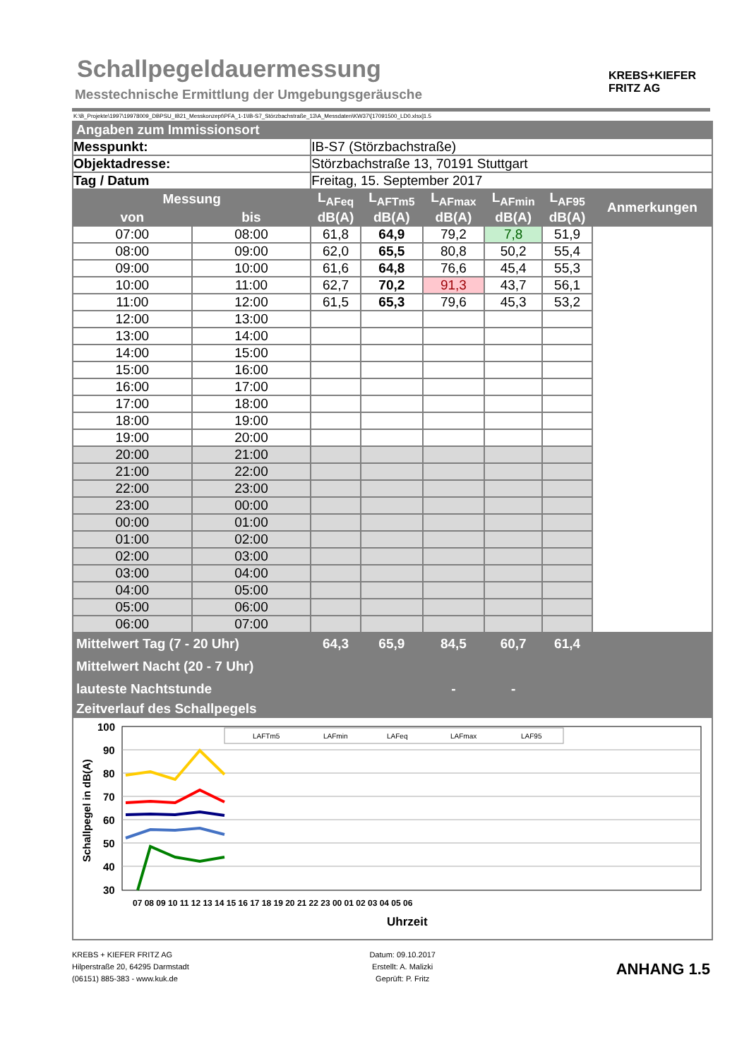Schallpegeldauermessung
Messtechnische Ermittlung der Umgebungsgeräusche
KREBS+KIEFER
FRITZ AG
K:\B_Projekte\1997\19978009_DBPSU_IB21_Messkonzept\PFA_1-1\IB-S7_Störzbachstraße_13\A_Messdaten\KW37\[17091500_LD0.xlsx]1.5
| Angaben zum Immissionsort | | | | | | | |
| Messpunkt: | | IB-S7 (Störzbachstraße) | | | | | |
| Objektadresse: | | Störzbachstraße 13, 70191 Stuttgart | | | | | |
| Tag / Datum | | Freitag, 15. September 2017 | | | | | |
| Messung | | L<sub>AFeq</sub> | L<sub>AFTm5</sub> | L<sub>AFmax</sub> | L<sub>AFmin</sub> | L<sub>AF95</sub> | Anmerkungen |
| von | bis | dB(A) | dB(A) | dB(A) | dB(A) | dB(A) | |
| 07:00 | 08:00 | 61,8 | 64,9 | 79,2 | 7,8 | 51,9 | |
| 08:00 | 09:00 | 62,0 | 65,5 | 80,8 | 50,2 | 55,4 | |
| 09:00 | 10:00 | 61,6 | 64,8 | 76,6 | 45,4 | 55,3 | |
| 10:00 | 11:00 | 62,7 | 70,2 | 91,3 | 43,7 | 56,1 | |
| 11:00 | 12:00 | 61,5 | 65,3 | 79,6 | 45,3 | 53,2 | |
| 12:00 | 13:00 | | | | | | |
| 13:00 | 14:00 | | | | | | |
| 14:00 | 15:00 | | | | | | |
| 15:00 | 16:00 | | | | | | |
| 16:00 | 17:00 | | | | | | |
| 17:00 | 18:00 | | | | | | |
| 18:00 | 19:00 | | | | | | |
| 19:00 | 20:00 | | | | | | |
| 20:00 | 21:00 | | | | | | |
| 21:00 | 22:00 | | | | | | |
| 22:00 | 23:00 | | | | | | |
| 23:00 | 00:00 | | | | | | |
| 00:00 | 01:00 | | | | | | |
| 01:00 | 02:00 | | | | | | |
| 02:00 | 03:00 | | | | | | |
| 03:00 | 04:00 | | | | | | |
| 04:00 | 05:00 | | | | | | |
| 05:00 | 06:00 | | | | | | |
| 06:00 | 07:00 | | | | | | |
| Mittelwert Tag (7 - 20 Uhr) | | 64,3 | 65,9 | 84,5 | 60,7 | 61,4 | |
| Mittelwert Nacht (20 - 7 Uhr) | | | | | | | |
| lauteste Nachtstunde | | | | - | - | | |
| Zeitverlauf des Schallpegels | | | | | | | |
| Schallpegel in dB(A) 100 90 80 70 60 50 40 30 LAFTm5 LAFmin LAFeq LAFmax LAF95 07 08 09 10 11 12 13 14 15 16 17 18 19 20 21 22 23 00 01 02 03 04 05 06 Uhrzeit | | | | | | | |
KREBS + KIEFER FRITZ AG
Hilperstraße 20, 64295 Darmstadt
(06151) 885-383 - www.kuk.de
Datum: 09.10.2017
Erstellt: A. Malizki
Geprüft: P. Fritz
ANHANG 1.5